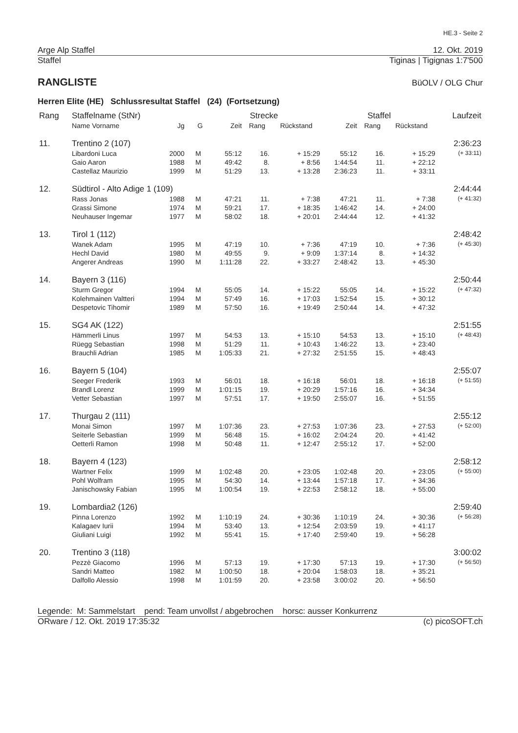HE.3 - Seite 2
Arge Alp Staffel 12. Okt. 2019
Staffel Tiginas | Tigignas 1:7'500
RANGLISTE
BüOLV / OLG Chur
Herren Elite (HE) Schlussresultat Staffel (24) (Fortsetzung)
| Rang | Staffelname (StNr) | | | Strecke | | | Staffel | | | Laufzeit |
| --- | --- | --- | --- | --- | --- | --- | --- | --- | --- | --- |
| | Name Vorname | Jg | G | Zeit | Rang | Rückstand | Zeit | Rang | Rückstand | |
| 11. | Trentino 2 (107) | | | | | | | | | 2:36:23 |
| | Libardoni Luca | 2000 | M | 55:12 | 16. | + 15:29 | 55:12 | 16. | + 15:29 | (+ 33:11) |
| | Gaio Aaron | 1988 | M | 49:42 | 8. | + 8:56 | 1:44:54 | 11. | + 22:12 | |
| | Castellaz Maurizio | 1999 | M | 51:29 | 13. | + 13:28 | 2:36:23 | 11. | + 33:11 | |
| 12. | Südtirol - Alto Adige 1 (109) | | | | | | | | | 2:44:44 |
| | Rass Jonas | 1988 | M | 47:21 | 11. | + 7:38 | 47:21 | 11. | + 7:38 | (+ 41:32) |
| | Grassi Simone | 1974 | M | 59:21 | 17. | + 18:35 | 1:46:42 | 14. | + 24:00 | |
| | Neuhauser Ingemar | 1977 | M | 58:02 | 18. | + 20:01 | 2:44:44 | 12. | + 41:32 | |
| 13. | Tirol 1 (112) | | | | | | | | | 2:48:42 |
| | Wanek Adam | 1995 | M | 47:19 | 10. | + 7:36 | 47:19 | 10. | + 7:36 | (+ 45:30) |
| | Hechl David | 1980 | M | 49:55 | 9. | + 9:09 | 1:37:14 | 8. | + 14:32 | |
| | Angerer Andreas | 1990 | M | 1:11:28 | 22. | + 33:27 | 2:48:42 | 13. | + 45:30 | |
| 14. | Bayern 3 (116) | | | | | | | | | 2:50:44 |
| | Sturm Gregor | 1994 | M | 55:05 | 14. | + 15:22 | 55:05 | 14. | + 15:22 | (+ 47:32) |
| | Kolehmainen Valtteri | 1994 | M | 57:49 | 16. | + 17:03 | 1:52:54 | 15. | + 30:12 | |
| | Despetovic Tihomir | 1989 | M | 57:50 | 16. | + 19:49 | 2:50:44 | 14. | + 47:32 | |
| 15. | SG4 AK (122) | | | | | | | | | 2:51:55 |
| | Hämmerli Linus | 1997 | M | 54:53 | 13. | + 15:10 | 54:53 | 13. | + 15:10 | (+ 48:43) |
| | Rüegg Sebastian | 1998 | M | 51:29 | 11. | + 10:43 | 1:46:22 | 13. | + 23:40 | |
| | Brauchli Adrian | 1985 | M | 1:05:33 | 21. | + 27:32 | 2:51:55 | 15. | + 48:43 | |
| 16. | Bayern 5 (104) | | | | | | | | | 2:55:07 |
| | Seeger Frederik | 1993 | M | 56:01 | 18. | + 16:18 | 56:01 | 18. | + 16:18 | (+ 51:55) |
| | Brandl Lorenz | 1999 | M | 1:01:15 | 19. | + 20:29 | 1:57:16 | 16. | + 34:34 | |
| | Vetter Sebastian | 1997 | M | 57:51 | 17. | + 19:50 | 2:55:07 | 16. | + 51:55 | |
| 17. | Thurgau 2 (111) | | | | | | | | | 2:55:12 |
| | Monai Simon | 1997 | M | 1:07:36 | 23. | + 27:53 | 1:07:36 | 23. | + 27:53 | (+ 52:00) |
| | Seiterle Sebastian | 1999 | M | 56:48 | 15. | + 16:02 | 2:04:24 | 20. | + 41:42 | |
| | Oetterli Ramon | 1998 | M | 50:48 | 11. | + 12:47 | 2:55:12 | 17. | + 52:00 | |
| 18. | Bayern 4 (123) | | | | | | | | | 2:58:12 |
| | Wartner Felix | 1999 | M | 1:02:48 | 20. | + 23:05 | 1:02:48 | 20. | + 23:05 | (+ 55:00) |
| | Pohl Wolfram | 1995 | M | 54:30 | 14. | + 13:44 | 1:57:18 | 17. | + 34:36 | |
| | Janischowsky Fabian | 1995 | M | 1:00:54 | 19. | + 22:53 | 2:58:12 | 18. | + 55:00 | |
| 19. | Lombardia2 (126) | | | | | | | | | 2:59:40 |
| | Pinna Lorenzo | 1992 | M | 1:10:19 | 24. | + 30:36 | 1:10:19 | 24. | + 30:36 | (+ 56:28) |
| | Kalagaev Iurii | 1994 | M | 53:40 | 13. | + 12:54 | 2:03:59 | 19. | + 41:17 | |
| | Giuliani Luigi | 1992 | M | 55:41 | 15. | + 17:40 | 2:59:40 | 19. | + 56:28 | |
| 20. | Trentino 3 (118) | | | | | | | | | 3:00:02 |
| | Pezzè Giacomo | 1996 | M | 57:13 | 19. | + 17:30 | 57:13 | 19. | + 17:30 | (+ 56:50) |
| | Sandri Matteo | 1982 | M | 1:00:50 | 18. | + 20:04 | 1:58:03 | 18. | + 35:21 | |
| | Dalfollo Alessio | 1998 | M | 1:01:59 | 20. | + 23:58 | 3:00:02 | 20. | + 56:50 | |
Legende: M: Sammelstart pend: Team unvollst / abgebrochen horsc: ausser Konkurrenz
ORware / 12. Okt. 2019 17:35:32 (c) picoSOFT.ch